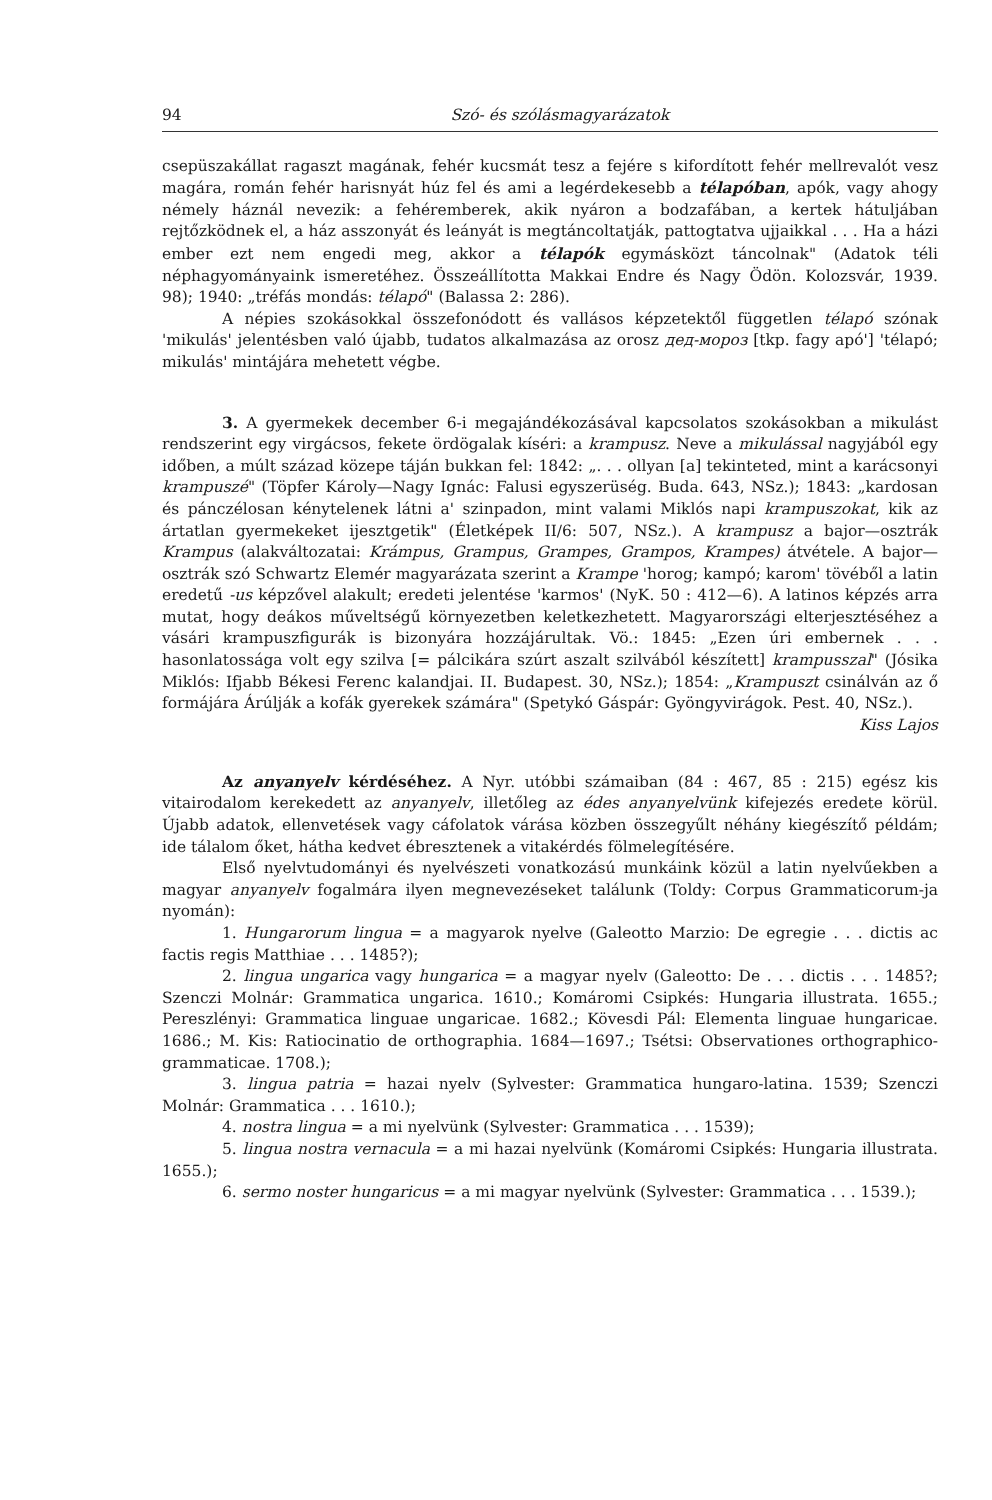94 Szó- és szólásmagyarázatok
csepüszakállat ragaszt magának, fehér kucsmát tesz a fejére s kifordított fehér mellrevalót vesz magára, román fehér harisnyát húz fel és ami a legérdekesebb a télapóban, apók, vagy ahogy némely háznál nevezik: a fehéremberek, akik nyáron a bodzafában, a kertek hátuljában rejtőzködnek el, a ház asszonyát és leányát is megtáncoltatják, pattogtatva ujjaikkal . . . Ha a házi ember ezt nem engedi meg, akkor a télapók egymásközt táncolnak" (Adatok téli néphagyományaink ismeretéhez. Összeállította Makkai Endre és Nagy Ödön. Kolozsvár, 1939. 98); 1940: „tréfás mondás: télapó" (Balassa 2: 286).
A népies szokásokkal összefonódott és vallásos képzetektől független télapó szónak 'mikulás' jelentésben való újabb, tudatos alkalmazása az orosz дед-мороз [tkp. fagy apó'] 'télapó; mikulás' mintájára mehetett végbe.
3. A gyermekek december 6-i megajándékozásával kapcsolatos szokásokban a mikulást rendszerint egy virgácsos, fekete ördögalak kíséri: a krampusz. Neve a mikulással nagyjából egy időben, a múlt század közepe táján bukkan fel: 1842: „. . . ollyan [a] tekinteted, mint a karácsonyi krampuszé" (Töpfer Károly—Nagy Ignác: Falusi egyszerüség. Buda. 643, NSz.); 1843: „kardosan és pánczélosan kénytelenek látni a' szinpadon, mint valami Miklós napi krampuszokat, kik az ártatlan gyermekeket ijesztgetik" (Életképek II/6: 507, NSz.). A krampusz a bajor—osztrák Krampus (alakváltozatai: Krámpus, Grampus, Grampes, Grampos, Krampes) átvétele. A bajor—osztrák szó Schwartz Elemér magyarázata szerint a Krampe 'horog; kampó; karom' tövéből a latin eredetű -us képzővel alakult; eredeti jelentése 'karmos' (NyK. 50 : 412—6). A latinos képzés arra mutat, hogy deákos műveltségű környezetben keletkezhetett. Magyarországi elterjesztéséhez a vásári krampuszfigurák is bizonyára hozzájárultak. Vö.: 1845: „Ezen úri embernek . . . hasonlatossága volt egy szilva [= pálcikára szúrt aszalt szilvából készített] krampusszal" (Jósika Miklós: Ifjabb Békesi Ferenc kalandjai. II. Budapest. 30, NSz.); 1854: „Krampuszt csinálván az ő formájára Árúlják a kofák gyerekek számára" (Spetykó Gáspár: Gyöngyvirágok. Pest. 40, NSz.). Kiss Lajos
Az anyanyelv kérdéséhez. A Nyr. utóbbi számaiban (84 : 467, 85 : 215) egész kis vitairodalom kerekedett az anyanyelv, illetőleg az édes anyanyelvünk kifejezés eredete körül. Újabb adatok, ellenvetések vagy cáfolatok várása közben összegyűlt néhány kiegészítő példám; ide tálalom őket, hátha kedvet ébresztenek a vitakérdés fölmelegítésére.
Első nyelvtudományi és nyelvészeti vonatkozású munkáink közül a latin nyelvűekben a magyar anyanyelv fogalmára ilyen megnevezéseket találunk (Toldy: Corpus Grammaticorum-ja nyomán):
1. Hungarorum lingua = a magyarok nyelve (Galeotto Marzio: De egregie . . . dictis ac factis regis Matthiae . . . 1485?);
2. lingua ungarica vagy hungarica = a magyar nyelv (Galeotto: De . . . dictis . . . 1485?; Szenczi Molnár: Grammatica ungarica. 1610.; Komáromi Csipkés: Hungaria illustrata. 1655.; Pereszlényi: Grammatica linguae ungaricae. 1682.; Kövesdi Pál: Elementa linguae hungaricae. 1686.; M. Kis: Ratiocinatio de orthographia. 1684—1697.; Tsétsi: Observationes orthographico-grammaticae. 1708.);
3. lingua patria = hazai nyelv (Sylvester: Grammatica hungaro-latina. 1539; Szenczi Molnár: Grammatica . . . 1610.);
4. nostra lingua = a mi nyelvünk (Sylvester: Grammatica . . . 1539);
5. lingua nostra vernacula = a mi hazai nyelvünk (Komáromi Csipkés: Hungaria illustrata. 1655.);
6. sermo noster hungaricus = a mi magyar nyelvünk (Sylvester: Grammatica . . . 1539.);